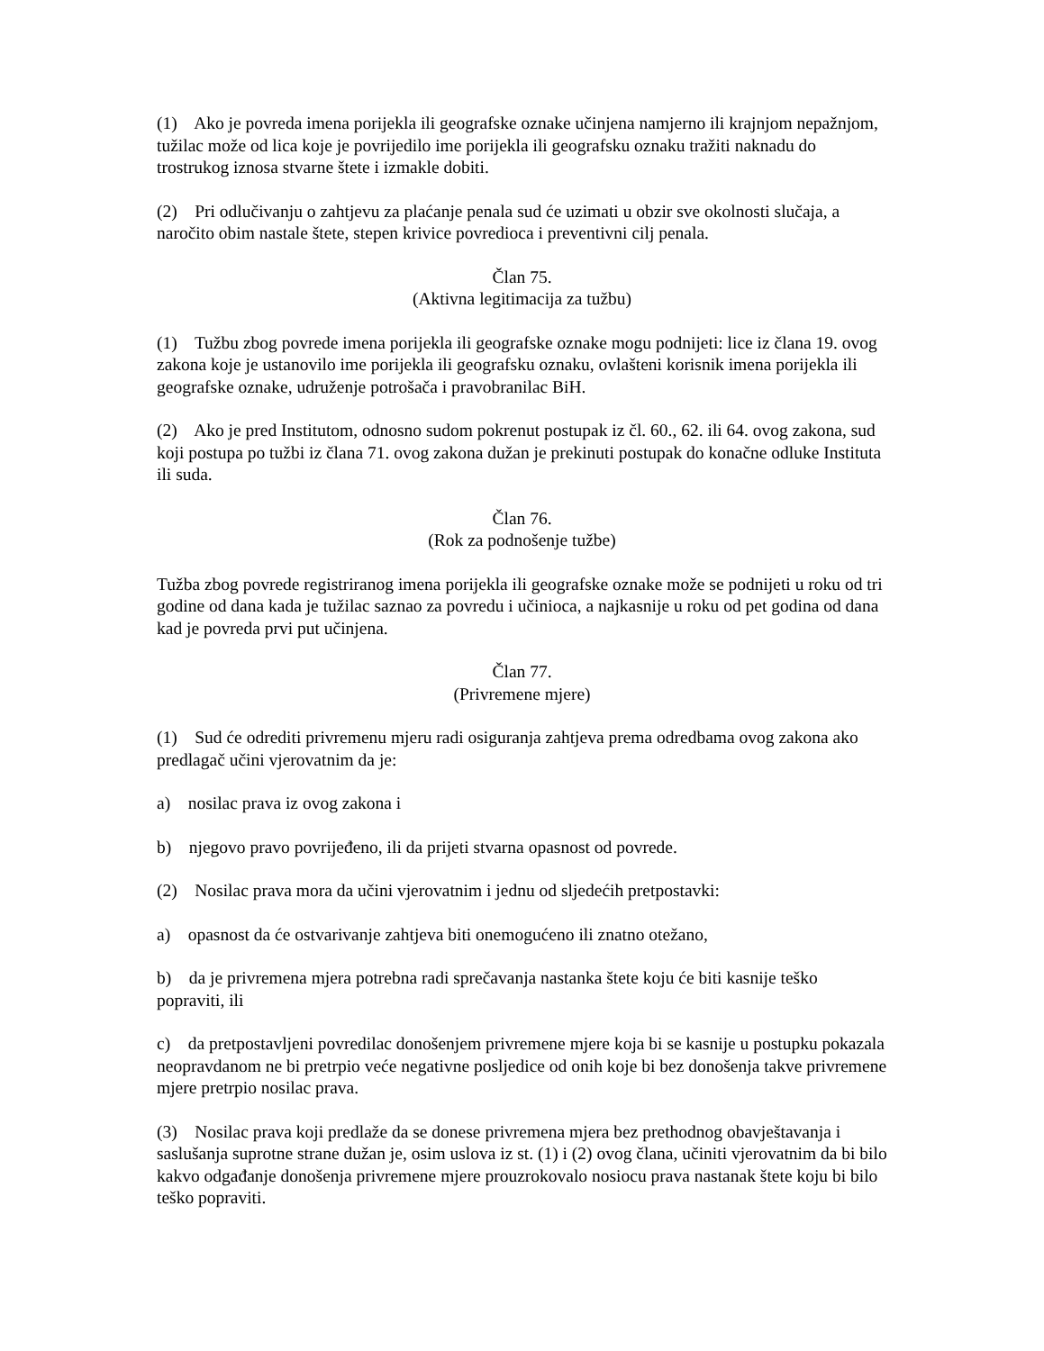(1) Ako je povreda imena porijekla ili geografske oznake učinjena namjerno ili krajnjom nepažnjom, tužilac može od lica koje je povrijedilo ime porijekla ili geografsku oznaku tražiti naknadu do trostrukog iznosa stvarne štete i izmakle dobiti.
(2) Pri odlučivanju o zahtjevu za plaćanje penala sud će uzimati u obzir sve okolnosti slučaja, a naročito obim nastale štete, stepen krivice povredioca i preventivni cilj penala.
Član 75.
(Aktivna legitimacija za tužbu)
(1) Tužbu zbog povrede imena porijekla ili geografske oznake mogu podnijeti: lice iz člana 19. ovog zakona koje je ustanovilo ime porijekla ili geografsku oznaku, ovlašteni korisnik imena porijekla ili geografske oznake, udruženje potrošača i pravobranilac BiH.
(2) Ako je pred Institutom, odnosno sudom pokrenut postupak iz čl. 60., 62. ili 64. ovog zakona, sud koji postupa po tužbi iz člana 71. ovog zakona dužan je prekinuti postupak do konačne odluke Instituta ili suda.
Član 76.
(Rok za podnošenje tužbe)
Tužba zbog povrede registriranog imena porijekla ili geografske oznake može se podnijeti u roku od tri godine od dana kada je tužilac saznao za povredu i učinioca, a najkasnije u roku od pet godina od dana kad je povreda prvi put učinjena.
Član 77.
(Privremene mjere)
(1) Sud će odrediti privremenu mjeru radi osiguranja zahtjeva prema odredbama ovog zakona ako predlagač učini vjerovatnim da je:
a) nosilac prava iz ovog zakona i
b) njegovo pravo povrijeđeno, ili da prijeti stvarna opasnost od povrede.
(2) Nosilac prava mora da učini vjerovatnim i jednu od sljedećih pretpostavki:
a) opasnost da će ostvarivanje zahtjeva biti onemogućeno ili znatno otežano,
b) da je privremena mjera potrebna radi sprečavanja nastanka štete koju će biti kasnije teško popraviti, ili
c) da pretpostavljeni povredilac donošenjem privremene mjere koja bi se kasnije u postupku pokazala neopravdanom ne bi pretrpio veće negativne posljedice od onih koje bi bez donošenja takve privremene mjere pretrpio nosilac prava.
(3) Nosilac prava koji predlaže da se donese privremena mjera bez prethodnog obavještavanja i saslušanja suprotne strane dužan je, osim uslova iz st. (1) i (2) ovog člana, učiniti vjerovatnim da bi bilo kakvo odgađanje donošenja privremene mjere prouzrokovalo nosiocu prava nastanak štete koju bi bilo teško popraviti.